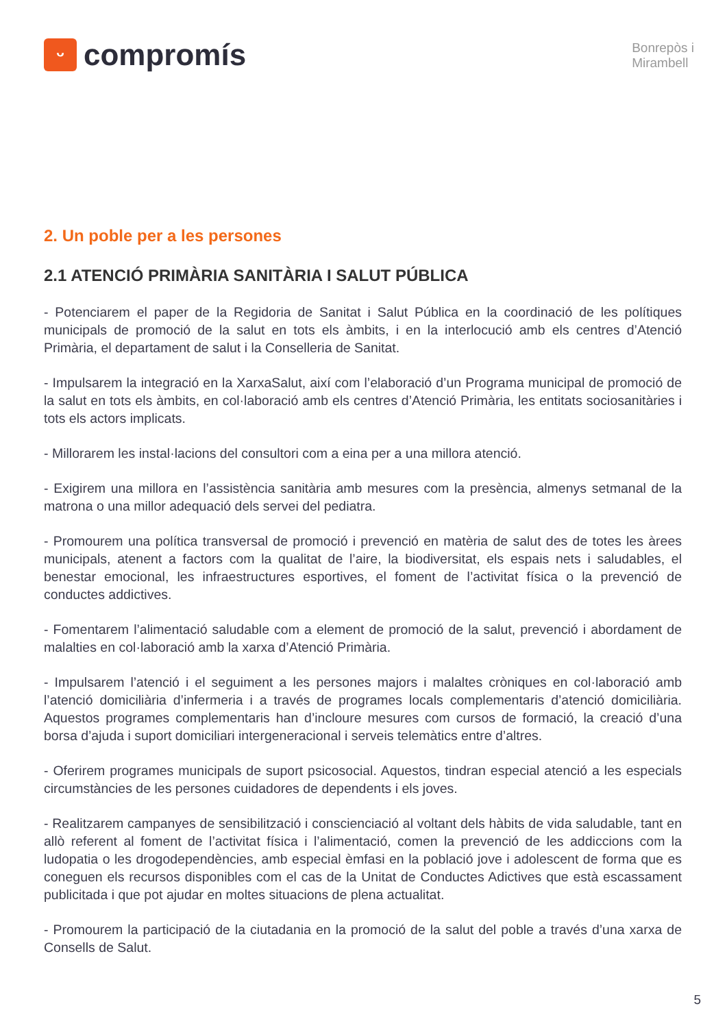ᵕ
compromís
Bonrepòs i
Mirambell
2. Un poble per a les persones
2.1 ATENCIÓ PRIMÀRIA SANITÀRIA I SALUT PÚBLICA
- Potenciarem el paper de la Regidoria de Sanitat i Salut Pública en la coordinació de les polítiques municipals de promoció de la salut en tots els àmbits, i en la interlocució amb els centres d’Atenció Primària, el departament de salut i la Conselleria de Sanitat.
- Impulsarem la integració en la XarxaSalut, així com l’elaboració d’un Programa municipal de promoció de la salut en tots els àmbits, en col·laboració amb els centres d’Atenció Primària, les entitats sociosanitàries i tots els actors implicats.
- Millorarem les instal·lacions del consultori com a eina per a una millora atenció.
- Exigirem una millora en l’assistència sanitària amb mesures com la presència, almenys setmanal de la matrona o una millor adequació dels servei del pediatra.
- Promourem una política transversal de promoció i prevenció en matèria de salut des de totes les àrees municipals, atenent a factors com la qualitat de l’aire, la biodiversitat, els espais nets i saludables, el benestar emocional, les infraestructures esportives, el foment de l’activitat física o la prevenció de conductes addictives.
- Fomentarem l’alimentació saludable com a element de promoció de la salut, prevenció i abordament de malalties en col·laboració amb la xarxa d’Atenció Primària.
- Impulsarem l’atenció i el seguiment a les persones majors i malaltes cròniques en col·laboració amb l’atenció domiciliària d’infermeria i a través de programes locals complementaris d’atenció domiciliària. Aquestos programes complementaris han d’incloure mesures com cursos de formació, la creació d’una borsa d’ajuda i suport domiciliari intergeneracional i serveis telemàtics entre d’altres.
- Oferirem programes municipals de suport psicosocial. Aquestos, tindran especial atenció a les especials circumstàncies de les persones cuidadores de dependents i els joves.
- Realitzarem campanyes de sensibilització i conscienciació al voltant dels hàbits de vida saludable, tant en allò referent al foment de l’activitat física i l’alimentació, comen la prevenció de les addiccions com la ludopatia o les drogodependències, amb especial èmfasi en la població jove i adolescent de forma que es coneguen els recursos disponibles com el cas de la Unitat de Conductes Adictives que està escassament publicitada i que pot ajudar en moltes situacions de plena actualitat.
- Promourem la participació de la ciutadania en la promoció de la salut del poble a través d’una xarxa de Consells de Salut.
5